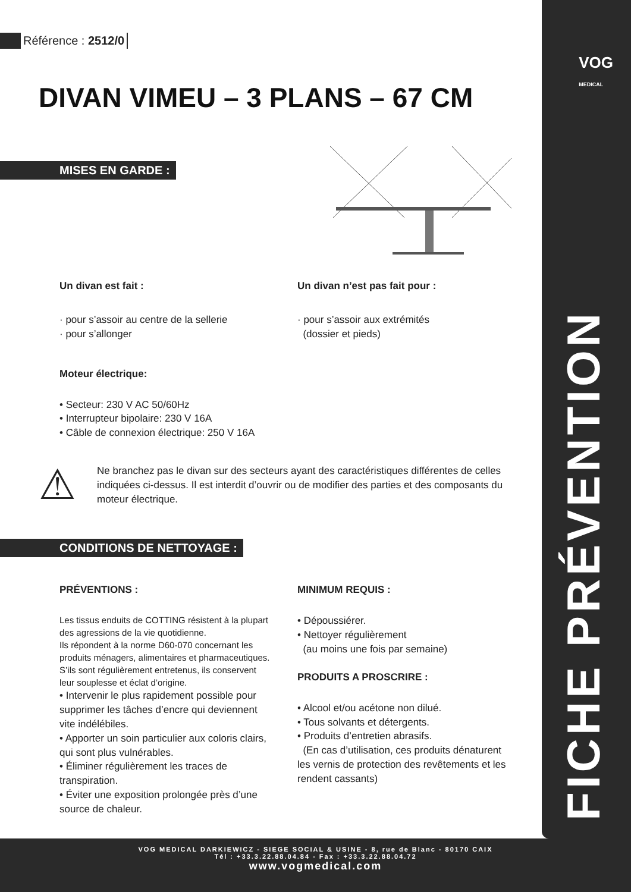VOG
MEDICAL
FICHE PRÉVENTION
Référence : 2512/0
DIVAN VIMEU – 3 PLANS – 67 CM
MISES EN GARDE :
Un divan est fait :
· pour s’assoir au centre de la sellerie
· pour s’allonger
Un divan n’est pas fait pour :
· pour s’assoir aux extrémités
(dossier et pieds)
Moteur électrique:
• Secteur: 230 V AC 50/60Hz
• Interrupteur bipolaire: 230 V 16A
• Câble de connexion électrique: 250 V 16A
⚠
Ne branchez pas le divan sur des secteurs ayant des caractéristiques différentes de celles indiquées ci-dessus. Il est interdit d’ouvrir ou de modifier des parties et des composants du moteur électrique.
CONDITIONS DE NETTOYAGE :
PRÉVENTIONS :
Les tissus enduits de COTTING résistent à la plupart des agressions de la vie quotidienne.
Ils répondent à la norme D60-070 concernant les produits ménagers, alimentaires et pharmaceutiques. S’ils sont régulièrement entretenus, ils conservent leur souplesse et éclat d’origine.
• Intervenir le plus rapidement possible pour supprimer les tâches d’encre qui deviennent vite indélébiles.
• Apporter un soin particulier aux coloris clairs, qui sont plus vulnérables.
• Éliminer régulièrement les traces de transpiration.
• Éviter une exposition prolongée près d’une source de chaleur.
MINIMUM REQUIS :
• Dépoussiérer.
• Nettoyer régulièrement
(au moins une fois par semaine)
PRODUITS A PROSCRIRE :
• Alcool et/ou acétone non dilué.
• Tous solvants et détergents.
• Produits d’entretien abrasifs.
(En cas d’utilisation, ces produits dénaturent les vernis de protection des revêtements et les rendent cassants)
VOG MEDICAL DARKIEWICZ - SIEGE SOCIAL & USINE - 8, rue de Blanc - 80170 CAIX
Tél : +33.3.22.88.04.84 - Fax : +33.3.22.88.04.72
www.vogmedical.com